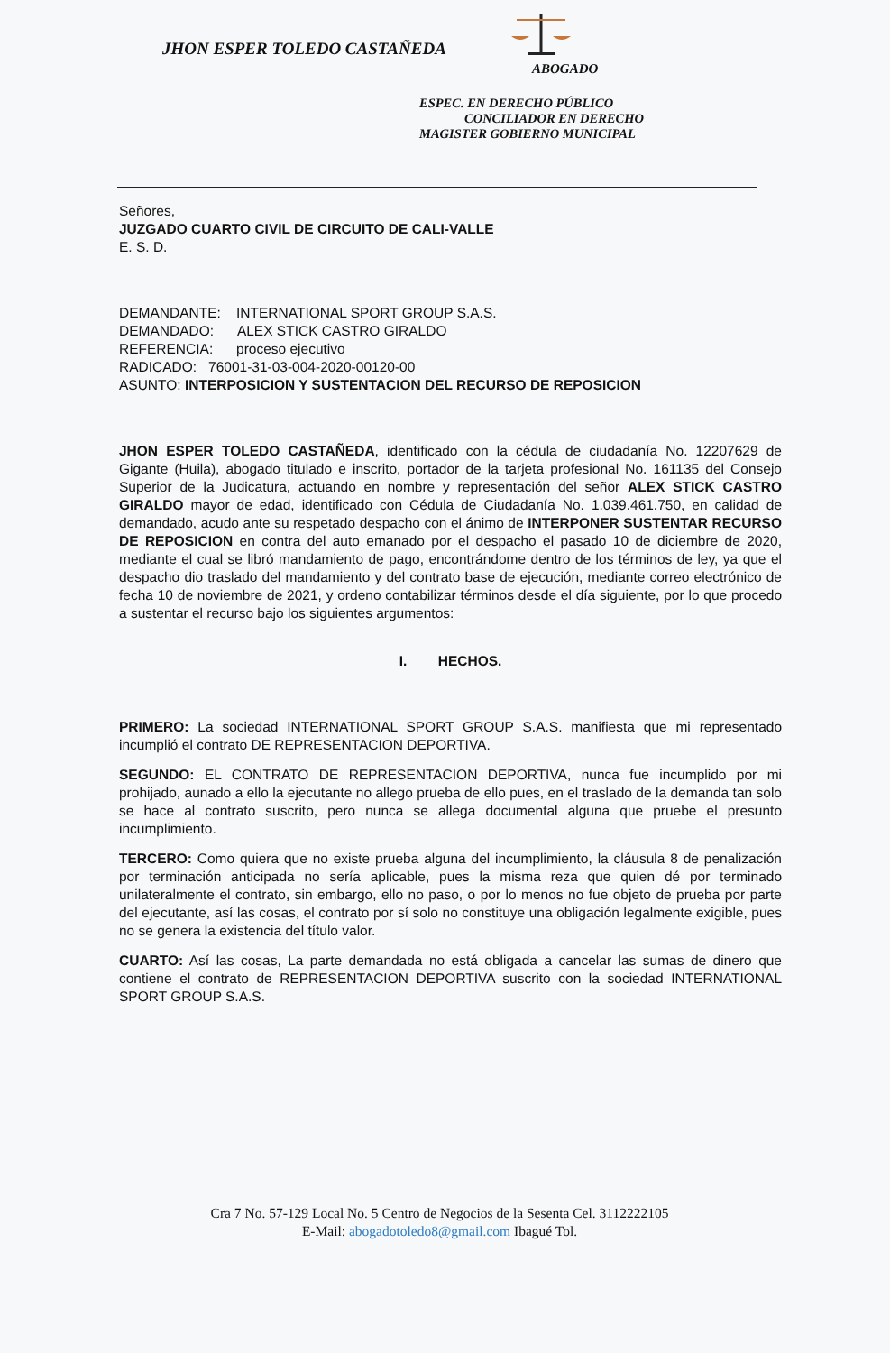JHON ESPER TOLEDO CASTAÑEDA
ABOGADO
ESPEC. EN DERECHO PÚBLICO
CONCILIADOR EN DERECHO
MAGISTER GOBIERNO MUNICIPAL
Señores,
JUZGADO CUARTO CIVIL DE CIRCUITO DE CALI-VALLE
E. S. D.
DEMANDANTE: INTERNATIONAL SPORT GROUP S.A.S.
DEMANDADO: ALEX STICK CASTRO GIRALDO
REFERENCIA: proceso ejecutivo
RADICADO: 76001-31-03-004-2020-00120-00
ASUNTO: INTERPOSICION Y SUSTENTACION DEL RECURSO DE REPOSICION
JHON ESPER TOLEDO CASTAÑEDA, identificado con la cédula de ciudadanía No. 12207629 de Gigante (Huila), abogado titulado e inscrito, portador de la tarjeta profesional No. 161135 del Consejo Superior de la Judicatura, actuando en nombre y representación del señor ALEX STICK CASTRO GIRALDO mayor de edad, identificado con Cédula de Ciudadanía No. 1.039.461.750, en calidad de demandado, acudo ante su respetado despacho con el ánimo de INTERPONER SUSTENTAR RECURSO DE REPOSICION en contra del auto emanado por el despacho el pasado 10 de diciembre de 2020, mediante el cual se libró mandamiento de pago, encontrándome dentro de los términos de ley, ya que el despacho dio traslado del mandamiento y del contrato base de ejecución, mediante correo electrónico de fecha 10 de noviembre de 2021, y ordeno contabilizar términos desde el día siguiente, por lo que procedo a sustentar el recurso bajo los siguientes argumentos:
I. HECHOS.
PRIMERO: La sociedad INTERNATIONAL SPORT GROUP S.A.S. manifiesta que mi representado incumplió el contrato DE REPRESENTACION DEPORTIVA.
SEGUNDO: EL CONTRATO DE REPRESENTACION DEPORTIVA, nunca fue incumplido por mi prohijado, aunado a ello la ejecutante no allego prueba de ello pues, en el traslado de la demanda tan solo se hace al contrato suscrito, pero nunca se allega documental alguna que pruebe el presunto incumplimiento.
TERCERO: Como quiera que no existe prueba alguna del incumplimiento, la cláusula 8 de penalización por terminación anticipada no sería aplicable, pues la misma reza que quien dé por terminado unilateralmente el contrato, sin embargo, ello no paso, o por lo menos no fue objeto de prueba por parte del ejecutante, así las cosas, el contrato por sí solo no constituye una obligación legalmente exigible, pues no se genera la existencia del título valor.
CUARTO: Así las cosas, La parte demandada no está obligada a cancelar las sumas de dinero que contiene el contrato de REPRESENTACION DEPORTIVA suscrito con la sociedad INTERNATIONAL SPORT GROUP S.A.S.
Cra 7 No. 57-129 Local No. 5 Centro de Negocios de la Sesenta Cel. 3112222105
E-Mail: abogadotoledo8@gmail.com Ibagué Tol.